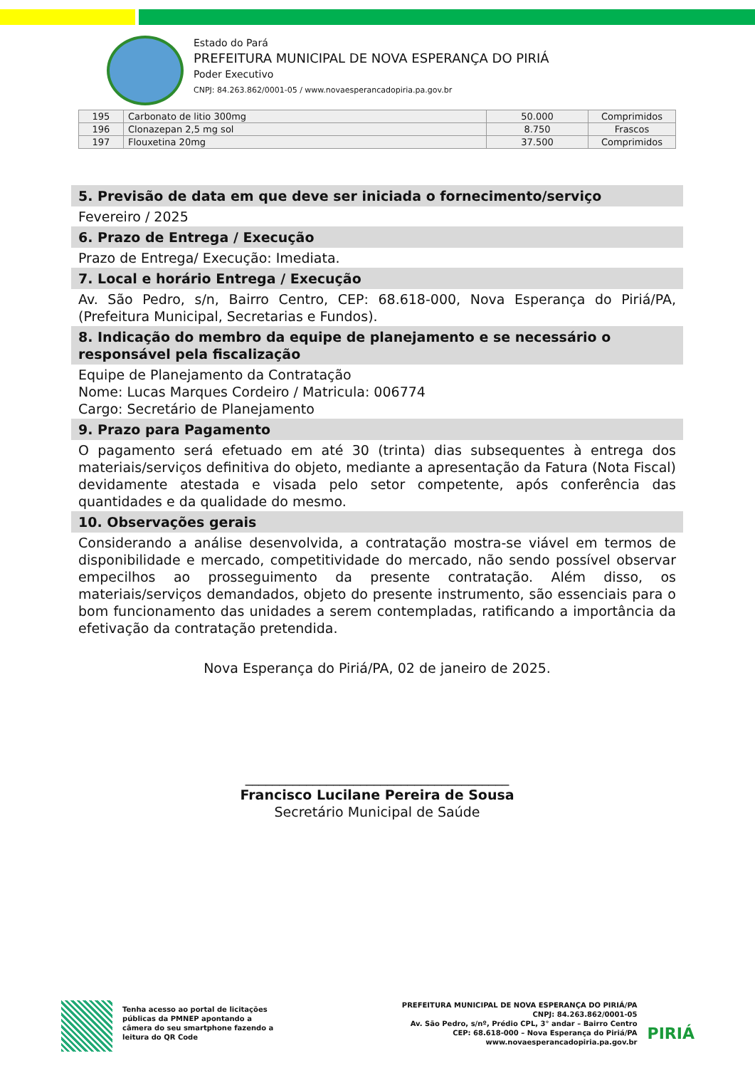Estado do Pará
PREFEITURA MUNICIPAL DE NOVA ESPERANÇA DO PIRIÁ
Poder Executivo
CNPJ: 84.263.862/0001-05 / www.novaesperancadopiria.pa.gov.br
| 195 | Carbonato de litio 300mg | 50.000 | Comprimidos |
| 196 | Clonazepan 2,5 mg sol | 8.750 | Frascos |
| 197 | Flouxetina 20mg | 37.500 | Comprimidos |
5. Previsão de data em que deve ser iniciada o fornecimento/serviço
Fevereiro / 2025
6. Prazo de Entrega / Execução
Prazo de Entrega/ Execução: Imediata.
7. Local e horário Entrega / Execução
Av. São Pedro, s/n, Bairro Centro, CEP: 68.618-000, Nova Esperança do Piriá/PA, (Prefeitura Municipal, Secretarias e Fundos).
8. Indicação do membro da equipe de planejamento e se necessário o responsável pela fiscalização
Equipe de Planejamento da Contratação
Nome: Lucas Marques Cordeiro / Matricula: 006774
Cargo: Secretário de Planejamento
9. Prazo para Pagamento
O pagamento será efetuado em até 30 (trinta) dias subsequentes à entrega dos materiais/serviços definitiva do objeto, mediante a apresentação da Fatura (Nota Fiscal) devidamente atestada e visada pelo setor competente, após conferência das quantidades e da qualidade do mesmo.
10. Observações gerais
Considerando a análise desenvolvida, a contratação mostra-se viável em termos de disponibilidade e mercado, competitividade do mercado, não sendo possível observar empecilhos ao prosseguimento da presente contratação. Além disso, os materiais/serviços demandados, objeto do presente instrumento, são essenciais para o bom funcionamento das unidades a serem contempladas, ratificando a importância da efetivação da contratação pretendida.
Nova Esperança do Piriá/PA, 02 de janeiro de 2025.
_______________________________________
Francisco Lucilane Pereira de Sousa
Secretário Municipal de Saúde
Tenha acesso ao portal de licitações
públicas da PMNEP apontando a
câmera do seu smartphone fazendo a
leitura do QR Code
PREFEITURA MUNICIPAL DE NOVA ESPERANÇA DO PIRIÁ/PA
CNPJ: 84.263.862/0001-05
Av. São Pedro, s/nº, Prédio CPL, 3° andar – Bairro Centro
CEP: 68.618-000 – Nova Esperança do Piriá/PA
www.novaesperancadopiria.pa.gov.br
PIRIÁ